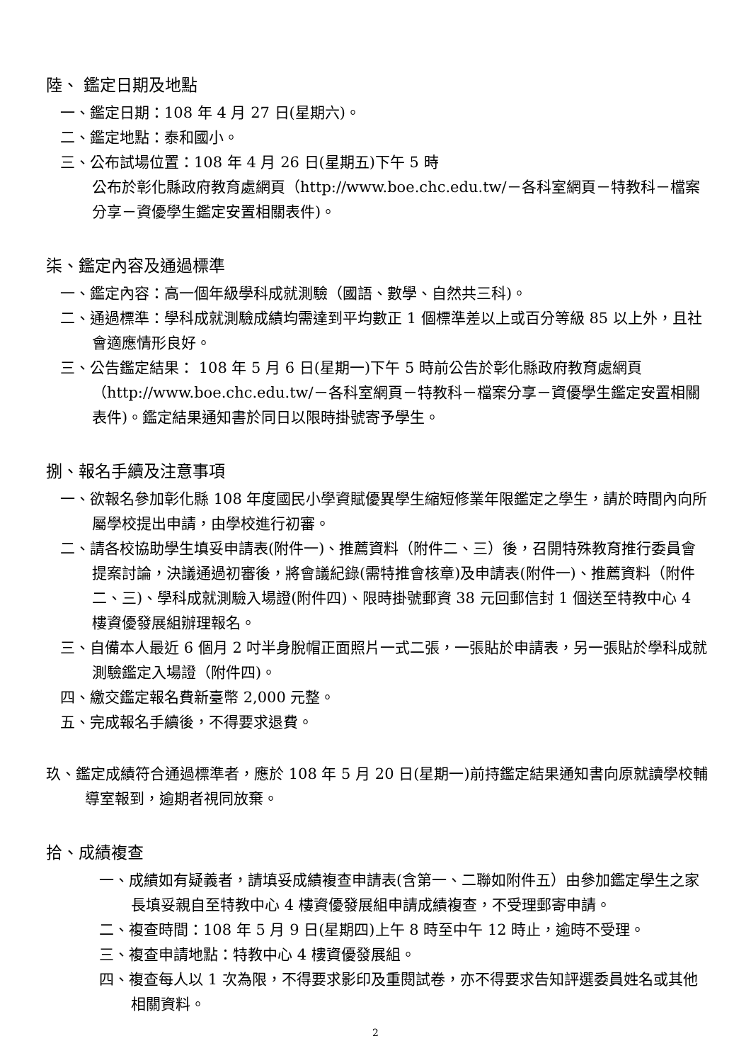陸、 鑑定日期及地點
一、鑑定日期：108 年 4 月 27 日(星期六)。
二、鑑定地點：泰和國小。
三、公布試場位置：108 年 4 月 26 日(星期五)下午 5 時
公布於彰化縣政府教育處網頁（http://www.boe.chc.edu.tw/－各科室網頁－特教科－檔案分享－資優學生鑑定安置相關表件)。
柒、鑑定內容及通過標準
一、鑑定內容：高一個年級學科成就測驗（國語、數學、自然共三科)。
二、通過標準：學科成就測驗成績均需達到平均數正 1 個標準差以上或百分等級 85 以上外，且社會適應情形良好。
三、公告鑑定結果： 108 年 5 月 6 日(星期一)下午 5 時前公告於彰化縣政府教育處網頁（http://www.boe.chc.edu.tw/－各科室網頁－特教科－檔案分享－資優學生鑑定安置相關表件)。鑑定結果通知書於同日以限時掛號寄予學生。
捌、報名手續及注意事項
一、欲報名參加彰化縣 108 年度國民小學資賦優異學生縮短修業年限鑑定之學生，請於時間內向所屬學校提出申請，由學校進行初審。
二、請各校協助學生填妥申請表(附件一)、推薦資料（附件二、三）後，召開特殊教育推行委員會提案討論，決議通過初審後，將會議紀錄(需特推會核章)及申請表(附件一)、推薦資料（附件二、三)、學科成就測驗入場證(附件四)、限時掛號郵資 38 元回郵信封 1 個送至特教中心 4 樓資優發展組辦理報名。
三、自備本人最近 6 個月 2 吋半身脫帽正面照片一式二張，一張貼於申請表，另一張貼於學科成就測驗鑑定入場證（附件四)。
四、繳交鑑定報名費新臺幣 2,000 元整。
五、完成報名手續後，不得要求退費。
玖、鑑定成績符合通過標準者，應於 108 年 5 月 20 日(星期一)前持鑑定結果通知書向原就讀學校輔導室報到，逾期者視同放棄。
拾、成績複查
一、成績如有疑義者，請填妥成績複查申請表(含第一、二聯如附件五）由參加鑑定學生之家長填妥親自至特教中心 4 樓資優發展組申請成績複查，不受理郵寄申請。
二、複查時間：108 年 5 月 9 日(星期四)上午 8 時至中午 12 時止，逾時不受理。
三、複查申請地點：特教中心 4 樓資優發展組。
四、複查每人以 1 次為限，不得要求影印及重閱試卷，亦不得要求告知評選委員姓名或其他相關資料。
2